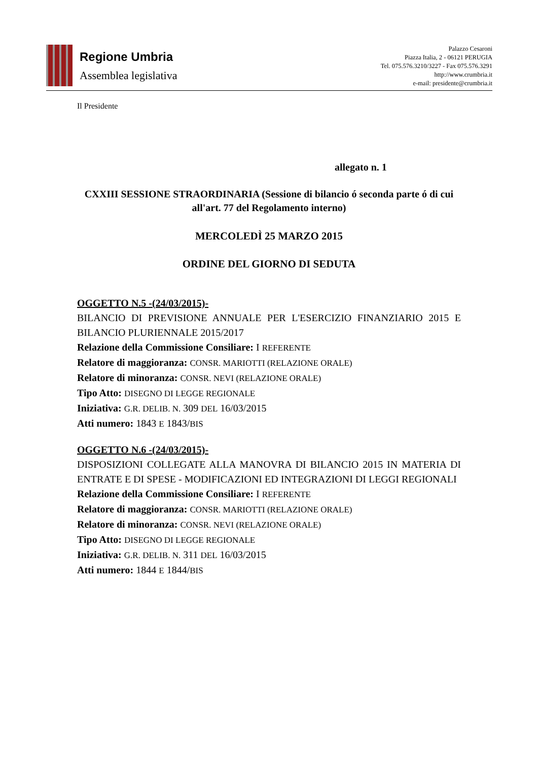Regione Umbria
Assemblea legislativa
Palazzo Cesaroni
Piazza Italia, 2 - 06121 PERUGIA
Tel. 075.576.3210/3227 - Fax 075.576.3291
http://www.crumbria.it
e-mail: presidente@crumbria.it
Il Presidente
allegato n. 1
CXXIII SESSIONE STRAORDINARIA (Sessione di bilancio ó seconda parte ó di cui all'art. 77 del Regolamento interno)
MERCOLEDÌ 25 MARZO 2015
ORDINE DEL GIORNO DI SEDUTA
OGGETTO N.5 -(24/03/2015)-
BILANCIO DI PREVISIONE ANNUALE PER L'ESERCIZIO FINANZIARIO 2015 E BILANCIO PLURIENNALE 2015/2017
Relazione della Commissione Consiliare: I REFERENTE
Relatore di maggioranza: CONSR. MARIOTTI (RELAZIONE ORALE)
Relatore di minoranza: CONSR. NEVI (RELAZIONE ORALE)
Tipo Atto: DISEGNO DI LEGGE REGIONALE
Iniziativa: G.R. DELIB. N. 309 DEL 16/03/2015
Atti numero: 1843 E 1843/BIS
OGGETTO N.6 -(24/03/2015)-
DISPOSIZIONI COLLEGATE ALLA MANOVRA DI BILANCIO 2015 IN MATERIA DI ENTRATE E DI SPESE - MODIFICAZIONI ED INTEGRAZIONI DI LEGGI REGIONALI
Relazione della Commissione Consiliare: I REFERENTE
Relatore di maggioranza: CONSR. MARIOTTI (RELAZIONE ORALE)
Relatore di minoranza: CONSR. NEVI (RELAZIONE ORALE)
Tipo Atto: DISEGNO DI LEGGE REGIONALE
Iniziativa: G.R. DELIB. N. 311 DEL 16/03/2015
Atti numero: 1844 E 1844/BIS